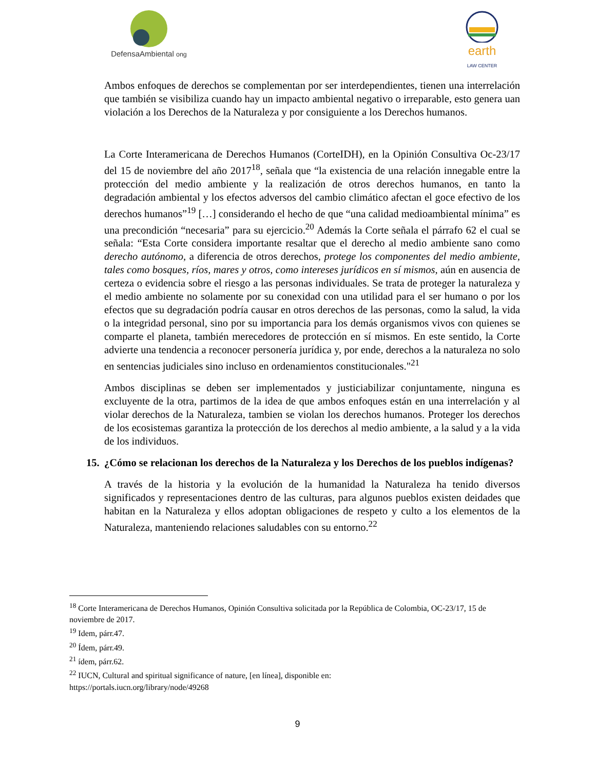DefensaAmbiental ong
earth
LAW CENTER
Ambos enfoques de derechos se complementan por ser interdependientes, tienen una interrelación que también se visibiliza cuando hay un impacto ambiental negativo o irreparable, esto genera uan violación a los Derechos de la Naturaleza y por consiguiente a los Derechos humanos.
La Corte Interamericana de Derechos Humanos (CorteIDH), en la Opinión Consultiva Oc-23/17 del 15 de noviembre del año 2017<sup>18</sup>, señala que “la existencia de una relación innegable entre la protección del medio ambiente y la realización de otros derechos humanos, en tanto la degradación ambiental y los efectos adversos del cambio climático afectan el goce efectivo de los derechos humanos”<sup>19</sup> […] considerando el hecho de que “una calidad medioambiental mínima” es una precondición “necesaria” para su ejercicio.<sup>20</sup> Además la Corte señala el párrafo 62 el cual se señala: “Esta Corte considera importante resaltar que el derecho al medio ambiente sano como derecho autónomo, a diferencia de otros derechos, protege los componentes del medio ambiente, tales como bosques, ríos, mares y otros, como intereses jurídicos en sí mismos, aún en ausencia de certeza o evidencia sobre el riesgo a las personas individuales. Se trata de proteger la naturaleza y el medio ambiente no solamente por su conexidad con una utilidad para el ser humano o por los efectos que su degradación podría causar en otros derechos de las personas, como la salud, la vida o la integridad personal, sino por su importancia para los demás organismos vivos con quienes se comparte el planeta, también merecedores de protección en sí mismos. En este sentido, la Corte advierte una tendencia a reconocer personería jurídica y, por ende, derechos a la naturaleza no solo en sentencias judiciales sino incluso en ordenamientos constitucionales."<sup>21</sup>
Ambos disciplinas se deben ser implementados y justiciabilizar conjuntamente, ninguna es excluyente de la otra, partimos de la idea de que ambos enfoques están en una interrelación y al violar derechos de la Naturaleza, tambien se violan los derechos humanos. Proteger los derechos de los ecosistemas garantiza la protección de los derechos al medio ambiente, a la salud y a la vida de los individuos.
15.
¿Cómo se relacionan los derechos de la Naturaleza y los Derechos de los pueblos indígenas?
A través de la historia y la evolución de la humanidad la Naturaleza ha tenido diversos significados y representaciones dentro de las culturas, para algunos pueblos existen deidades que habitan en la Naturaleza y ellos adoptan obligaciones de respeto y culto a los elementos de la Naturaleza, manteniendo relaciones saludables con su entorno.<sup>22</sup>
<sup>18</sup> Corte Interamericana de Derechos Humanos, Opinión Consultiva solicitada por la República de Colombia, OC-23/17, 15 de noviembre de 2017.
<sup>19</sup> Idem, párr.47.
<sup>20</sup> Ídem, párr.49.
<sup>21</sup> ídem, párr.62.
<sup>22</sup> IUCN, Cultural and spiritual significance of nature, [en línea], disponible en:
https://portals.iucn.org/library/node/49268
9